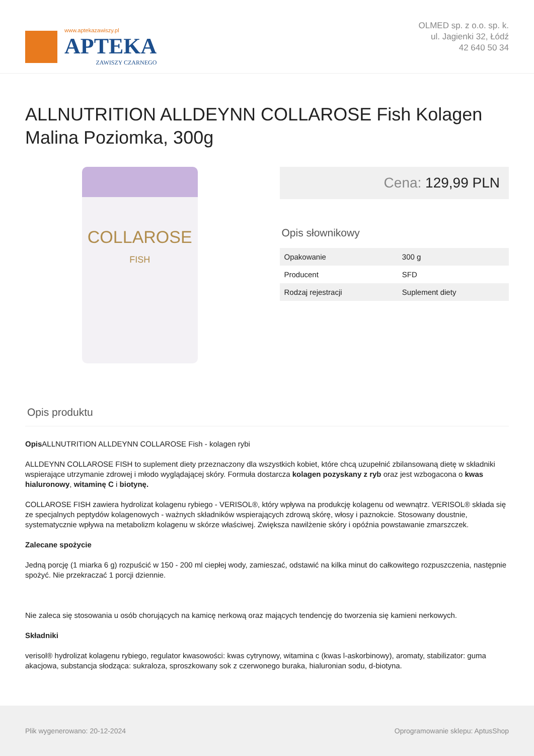www.aptekazawiszy.pl
APTEKA
ZAWISZY CZARNEGO
OLMED sp. z o.o. sp. k.
ul. Jagienki 32, Łódź
42 640 50 34
ALLNUTRITION ALLDEYNN COLLAROSE Fish Kolagen Malina Poziomka, 300g
COLLAROSE
FISH
Cena: 129,99 PLN
Opis słownikowy
| Opakowanie | 300 g |
| Producent | SFD |
| Rodzaj rejestracji | Suplement diety |
Opis produktu
Opis ALLNUTRITION ALLDEYNN COLLAROSE Fish - kolagen rybi
ALLDEYNN COLLAROSE FISH to suplement diety przeznaczony dla wszystkich kobiet, które chcą uzupełnić zbilansowaną dietę w składniki wspierające utrzymanie zdrowej i młodo wyglądającej skóry. Formuła dostarcza kolagen pozyskany z ryb oraz jest wzbogacona o kwas hialuronowy, witaminę C i biotynę.
COLLAROSE FISH zawiera hydrolizat kolagenu rybiego - VERISOL®, który wpływa na produkcję kolagenu od wewnątrz. VERISOL® składa się ze specjalnych peptydów kolagenowych - ważnych składników wspierających zdrową skórę, włosy i paznokcie. Stosowany doustnie, systematycznie wpływa na metabolizm kolagenu w skórze właściwej. Zwiększa nawilżenie skóry i opóźnia powstawanie zmarszczek.
Zalecane spożycie
Jedną porcję (1 miarka 6 g) rozpuścić w 150 - 200 ml ciepłej wody, zamieszać, odstawić na kilka minut do całkowitego rozpuszczenia, następnie spożyć. Nie przekraczać 1 porcji dziennie.
Nie zaleca się stosowania u osób chorujących na kamicę nerkową oraz mających tendencję do tworzenia się kamieni nerkowych.
Składniki
verisol® hydrolizat kolagenu rybiego, regulator kwasowości: kwas cytrynowy, witamina c (kwas l-askorbinowy), aromaty, stabilizator: guma akacjowa, substancja słodząca: sukraloza, sproszkowany sok z czerwonego buraka, hialuronian sodu, d-biotyna.
Plik wygenerowano: 20-12-2024 Oprogramowanie sklepu: AptusShop